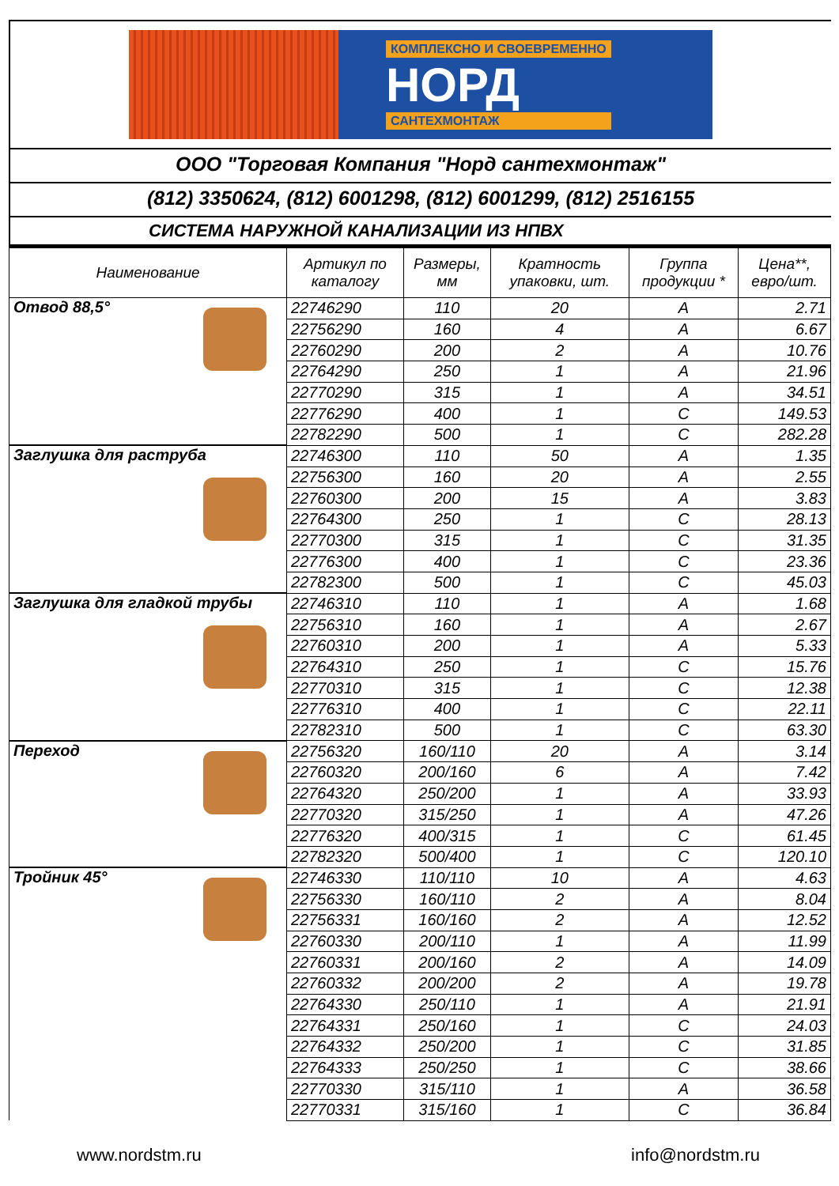КОМПЛЕКСНО И СВОЕВРЕМЕННО
НОРД
САНТЕХМОНТАЖ
ООО "Торговая Компания "Норд сантехмонтаж"
(812) 3350624, (812) 6001298, (812) 6001299, (812) 2516155
СИСТЕМА НАРУЖНОЙ КАНАЛИЗАЦИИ ИЗ НПВХ
| Наименование | Артикул по каталогу | Размеры, мм | Кратность упаковки, шт. | Группа продукции * | Цена**, евро/шт. |
| --- | --- | --- | --- | --- | --- |
| Отвод 88,5° | 22746290 | 110 | 20 | A | 2.71 |
| | 22756290 | 160 | 4 | A | 6.67 |
| | 22760290 | 200 | 2 | A | 10.76 |
| | 22764290 | 250 | 1 | A | 21.96 |
| | 22770290 | 315 | 1 | A | 34.51 |
| | 22776290 | 400 | 1 | C | 149.53 |
| | 22782290 | 500 | 1 | C | 282.28 |
| Заглушка для раструба | 22746300 | 110 | 50 | A | 1.35 |
| | 22756300 | 160 | 20 | A | 2.55 |
| | 22760300 | 200 | 15 | A | 3.83 |
| | 22764300 | 250 | 1 | C | 28.13 |
| | 22770300 | 315 | 1 | C | 31.35 |
| | 22776300 | 400 | 1 | C | 23.36 |
| | 22782300 | 500 | 1 | C | 45.03 |
| Заглушка для гладкой трубы | 22746310 | 110 | 1 | A | 1.68 |
| | 22756310 | 160 | 1 | A | 2.67 |
| | 22760310 | 200 | 1 | A | 5.33 |
| | 22764310 | 250 | 1 | C | 15.76 |
| | 22770310 | 315 | 1 | C | 12.38 |
| | 22776310 | 400 | 1 | C | 22.11 |
| | 22782310 | 500 | 1 | C | 63.30 |
| Переход | 22756320 | 160/110 | 20 | A | 3.14 |
| | 22760320 | 200/160 | 6 | A | 7.42 |
| | 22764320 | 250/200 | 1 | A | 33.93 |
| | 22770320 | 315/250 | 1 | A | 47.26 |
| | 22776320 | 400/315 | 1 | C | 61.45 |
| | 22782320 | 500/400 | 1 | C | 120.10 |
| Тройник 45° | 22746330 | 110/110 | 10 | A | 4.63 |
| | 22756330 | 160/110 | 2 | A | 8.04 |
| | 22756331 | 160/160 | 2 | A | 12.52 |
| | 22760330 | 200/110 | 1 | A | 11.99 |
| | 22760331 | 200/160 | 2 | A | 14.09 |
| | 22760332 | 200/200 | 2 | A | 19.78 |
| | 22764330 | 250/110 | 1 | A | 21.91 |
| | 22764331 | 250/160 | 1 | C | 24.03 |
| | 22764332 | 250/200 | 1 | C | 31.85 |
| | 22764333 | 250/250 | 1 | C | 38.66 |
| | 22770330 | 315/110 | 1 | A | 36.58 |
| | 22770331 | 315/160 | 1 | C | 36.84 |
www.nordstm.ru info@nordstm.ru